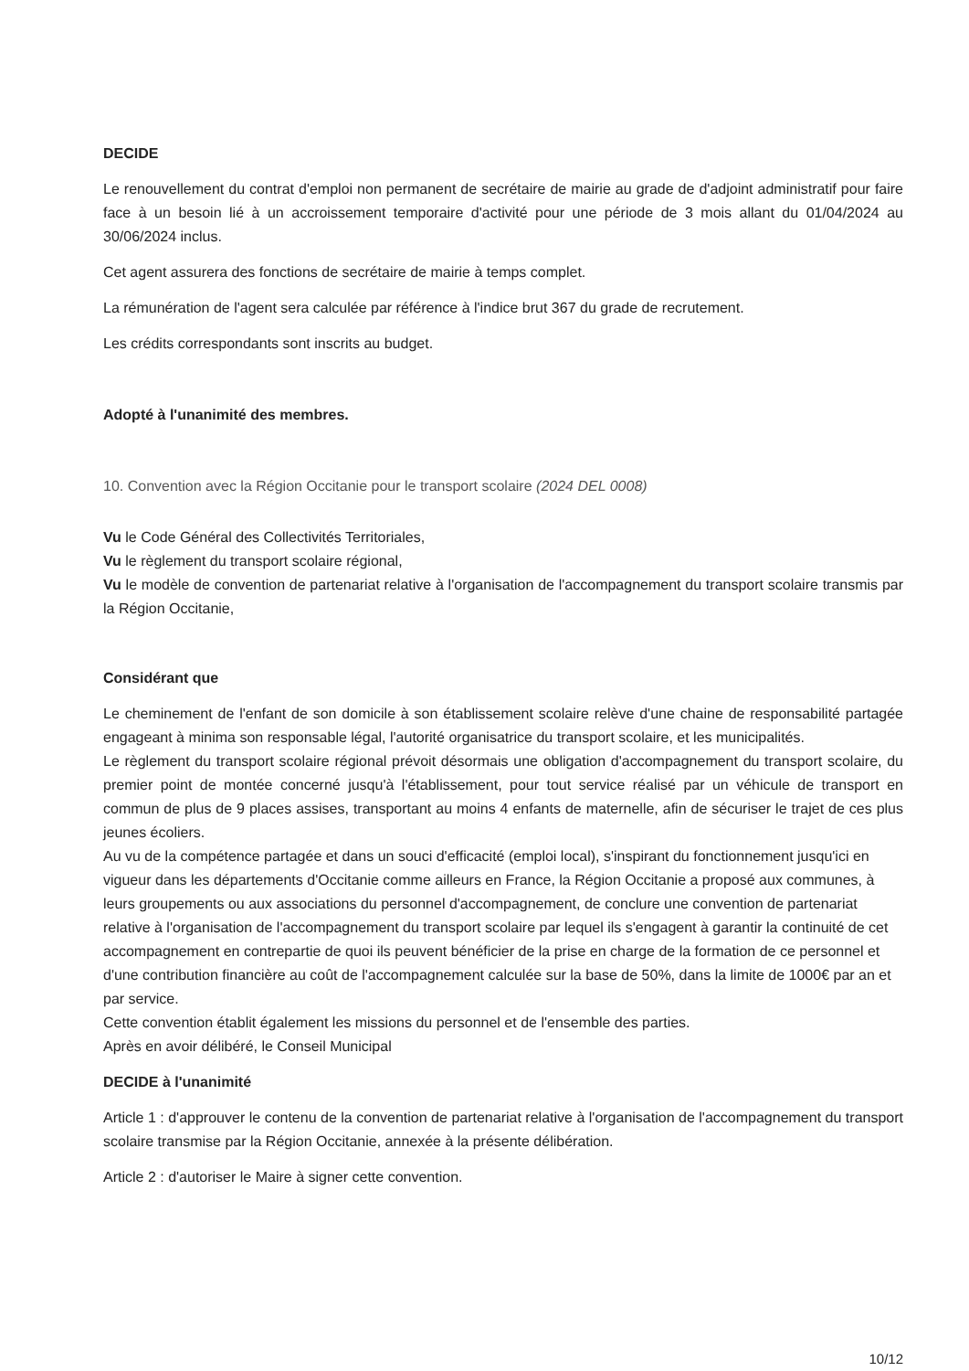DECIDE
Le renouvellement du contrat d'emploi non permanent de secrétaire de mairie au grade de d'adjoint administratif pour faire face à un besoin lié à un accroissement temporaire d'activité pour une période de 3 mois allant du 01/04/2024 au 30/06/2024 inclus.
Cet agent assurera des fonctions de secrétaire de mairie à temps complet.
La rémunération de l'agent sera calculée par référence à l'indice brut 367 du grade de recrutement.
Les crédits correspondants sont inscrits au budget.
Adopté à l'unanimité des membres.
10. Convention avec la Région Occitanie pour le transport scolaire (2024 DEL 0008)
Vu le Code Général des Collectivités Territoriales,
Vu le règlement du transport scolaire régional,
Vu le modèle de convention de partenariat relative à l'organisation de l'accompagnement du transport scolaire transmis par la Région Occitanie,
Considérant que
Le cheminement de l'enfant de son domicile à son établissement scolaire relève d'une chaine de responsabilité partagée engageant à minima son responsable légal, l'autorité organisatrice du transport scolaire, et les municipalités.
Le règlement du transport scolaire régional prévoit désormais une obligation d'accompagnement du transport scolaire, du premier point de montée concerné jusqu'à l'établissement, pour tout service réalisé par un véhicule de transport en commun de plus de 9 places assises, transportant au moins 4 enfants de maternelle, afin de sécuriser le trajet de ces plus jeunes écoliers.
Au vu de la compétence partagée et dans un souci d'efficacité (emploi local), s'inspirant du fonctionnement jusqu'ici en vigueur dans les départements d'Occitanie comme ailleurs en France, la Région Occitanie a proposé aux communes, à leurs groupements ou aux associations du personnel d'accompagnement, de conclure une convention de partenariat relative à l'organisation de l'accompagnement du transport scolaire par lequel ils s'engagent à garantir la continuité de cet accompagnement en contrepartie de quoi ils peuvent bénéficier de la prise en charge de la formation de ce personnel et d'une contribution financière au coût de l'accompagnement calculée sur la base de 50%, dans la limite de 1000€ par an et par service.
Cette convention établit également les missions du personnel et de l'ensemble des parties.
Après en avoir délibéré, le Conseil Municipal
DECIDE à l'unanimité
Article 1 : d'approuver le contenu de la convention de partenariat relative à l'organisation de l'accompagnement du transport scolaire transmise par la Région Occitanie, annexée à la présente délibération.
Article 2 : d'autoriser le Maire à signer cette convention.
10/12